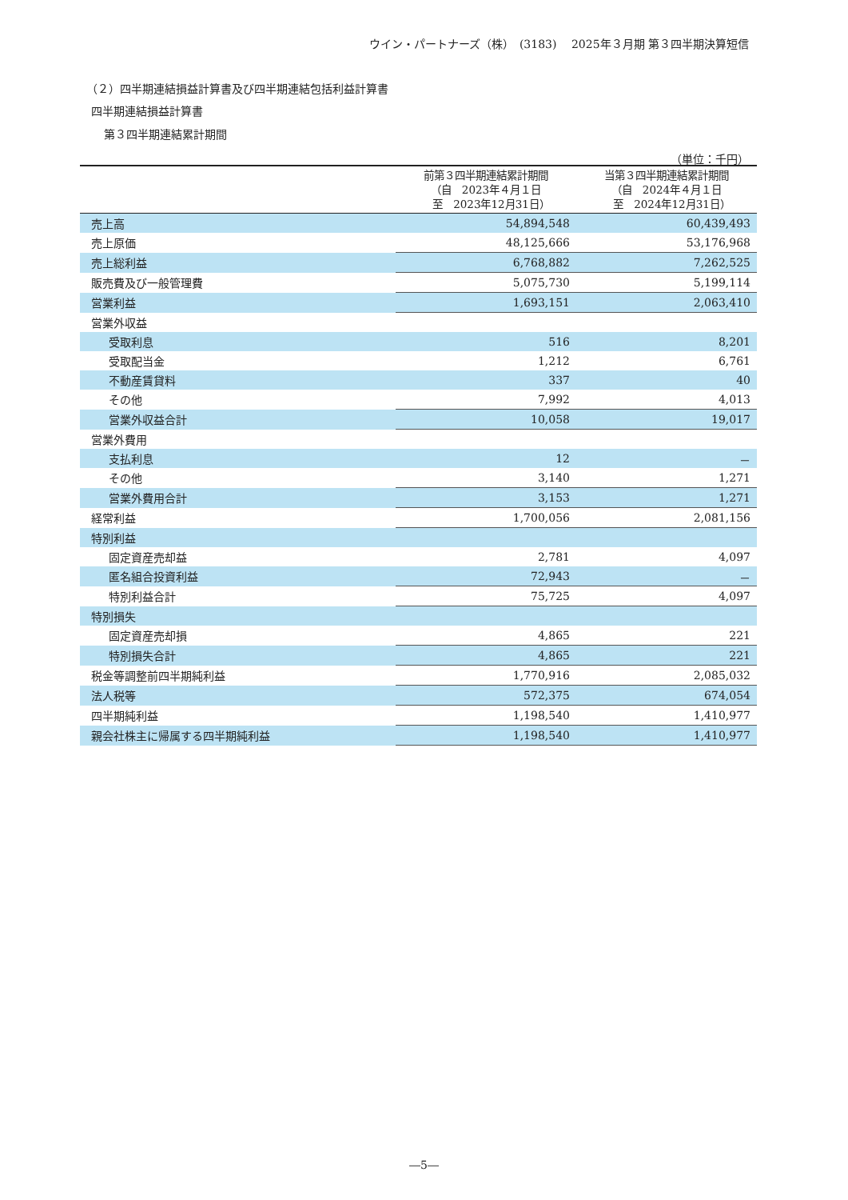ウイン・パートナーズ（株）　(3183)　 2025年３月期 第３四半期決算短信
（２）四半期連結損益計算書及び四半期連結包括利益計算書
四半期連結損益計算書
第３四半期連結累計期間
（単位：千円）
| | 前第３四半期連結累計期間 （自 2023年４月１日 至 2023年12月31日） | 当第３四半期連結累計期間 （自 2024年４月１日 至 2024年12月31日） |
| --- | --- | --- |
| 売上高 | 54,894,548 | 60,439,493 |
| 売上原価 | 48,125,666 | 53,176,968 |
| 売上総利益 | 6,768,882 | 7,262,525 |
| 販売費及び一般管理費 | 5,075,730 | 5,199,114 |
| 営業利益 | 1,693,151 | 2,063,410 |
| 営業外収益 | | |
| 受取利息 | 516 | 8,201 |
| 受取配当金 | 1,212 | 6,761 |
| 不動産賃貸料 | 337 | 40 |
| その他 | 7,992 | 4,013 |
| 営業外収益合計 | 10,058 | 19,017 |
| 営業外費用 | | |
| 支払利息 | 12 | － |
| その他 | 3,140 | 1,271 |
| 営業外費用合計 | 3,153 | 1,271 |
| 経常利益 | 1,700,056 | 2,081,156 |
| 特別利益 | | |
| 固定資産売却益 | 2,781 | 4,097 |
| 匿名組合投資利益 | 72,943 | － |
| 特別利益合計 | 75,725 | 4,097 |
| 特別損失 | | |
| 固定資産売却損 | 4,865 | 221 |
| 特別損失合計 | 4,865 | 221 |
| 税金等調整前四半期純利益 | 1,770,916 | 2,085,032 |
| 法人税等 | 572,375 | 674,054 |
| 四半期純利益 | 1,198,540 | 1,410,977 |
| 親会社株主に帰属する四半期純利益 | 1,198,540 | 1,410,977 |
―5―